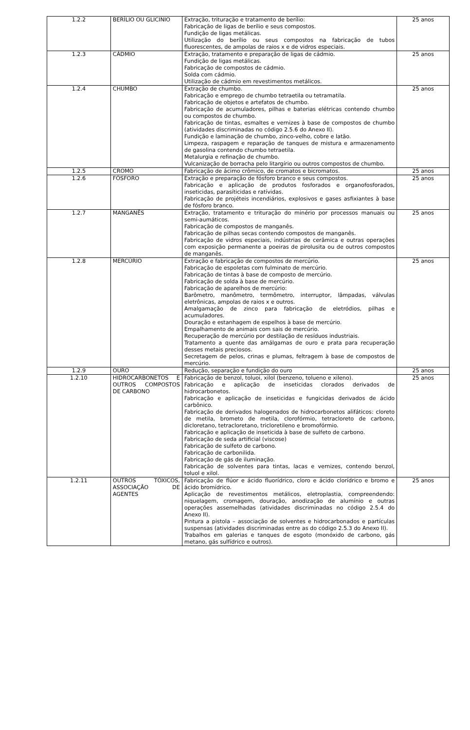| 1.2.2 | BERÍLIO OU GLICINIO | Extração, trituração e tratamento de berílio: Fabricação de ligas de berílio e seus compostos. Fundição de ligas metálicas. Utilização do berílio ou seus compostos na fabricação de tubos fluorescentes, de ampolas de raios x e de vidros especiais. | 25 anos |
| 1.2.3 | CÁDMIO | Extração, tratamento e preparação de ligas de cádmio. Fundição de ligas metálicas. Fabricação de compostos de cádmio. Solda com cádmio. Utilização de cádmio em revestimentos metálicos. | 25 anos |
| 1.2.4 | CHUMBO | Extração de chumbo. Fabricação e emprego de chumbo tetraetila ou tetramatila. Fabricação de objetos e artefatos de chumbo. Fabricação de acumuladores, pilhas e baterias elétricas contendo chumbo ou compostos de chumbo. Fabricação de tintas, esmaltes e vernizes à base de compostos de chumbo (atividades discriminadas no código 2.5.6 do Anexo II). Fundição e laminação de chumbo, zinco-velho, cobre e latão. Limpeza, raspagem e reparação de tanques de mistura e armazenamento de gasolina contendo chumbo tetraetila. Metalurgia e refinação de chumbo. Vulcanização de borracha pelo litargírio ou outros compostos de chumbo. | 25 anos |
| 1.2.5 | CROMO | Fabricação de ácimo crômico, de cromatos e bicromatos. | 25 anos |
| 1.2.6 | FÓSFORO | Extração e preparação de fósforo branco e seus compostos. Fabricação e aplicação de produtos fosforados e organofosforados, inseticidas, parasíticidas e ratívidas. Fabricação de projéteis incendiários, explosivos e gases asfixiantes à base de fósforo branco. | 25 anos |
| 1.2.7 | MANGANÊS | Extração, tratamento e trituração do minério por processos manuais ou semi-aumáticos. Fabricação de compostos de manganês. Fabricação de pilhas secas contendo compostos de manganês. Fabricação de vidros especiais, indústrias de cerâmica e outras operações com exposição permanente a poeiras de pirolusita ou de outros compostos de manganês. | 25 anos |
| 1.2.8 | MERCÚRIO | Extração e fabricação de compostos de mercúrio. Fabricação de espoletas com fulminato de mercúrio. Fabricação de tintas à base de composto de mercúrio. Fabricação de solda à base de mercúrio. Fabricação de aparelhos de mercúrio: Barômetro, manômetro, termômetro, interruptor, lâmpadas, válvulas eletrônicas, ampolas de raios x e outros. Amalgamação de zinco para fabricação de eletródios, pilhas e acumuladores. Douração e estanhagem de espelhos à base de mercúrio. Empalhamento de animais com sais de mercúrio. Recuperação de mercúrio por destilação de resíduos industriais. Tratamento a quente das amálgamas de ouro e prata para recuperação desses metais preciosos. Secretagem de pelos, crinas e plumas, feltragem à base de compostos de mercúrio. | 25 anos |
| 1.2.9 | OURO | Redução, separação e fundição do ouro | 25 anos |
| 1.2.10 | HIDROCARBONETOS E OUTROS COMPOSTOS DE CARBONO | Fabricação de benzol, toluoi, xilol (benzeno, tolueno e xileno). Fabricação e aplicação de inseticidas clorados derivados de hidrocarbonetos. Fabricação e aplicação de inseticidas e fungicidas derivados de ácido carbônico. Fabricação de derivados halogenados de hidrocarbonetos alifáticos: cloreto de metila, brometo de metila, clorofórmio, tetracloreto de carbono, dicloretano, tetracloretano, tricloretileno e bromofórmio. Fabricação e aplicação de inseticida à base de sulfeto de carbono. Fabricação de seda artificial (viscose) Fabricação de sulfeto de carbono. Fabricação de carbonilida. Fabricação de gás de iluminação. Fabricação de solventes para tintas, lacas e vernizes, contendo benzol, toluol e xilol. | 25 anos |
| 1.2.11 | OUTROS TÓXICOS, ASSOCIAÇÃO DE AGENTES | Fabricação de flúor e ácido fluorídrico, cloro e ácido clorídrico e bromo e ácido bromídrico. Aplicação de revestimentos metálicos, eletroplastia, compreendendo: niquelagem, cromagem, douração, anodização de alumínio e outras operações assemelhadas (atividades discriminadas no código 2.5.4 do Anexo II). Pintura a pistola – associação de solventes e hidrocarbonados e partículas suspensas (atividades discriminadas entre as do código 2.5.3 do Anexo II). Trabalhos em galerias e tanques de esgoto (monóxido de carbono, gás metano, gás sulfídrico e outros). | 25 anos |